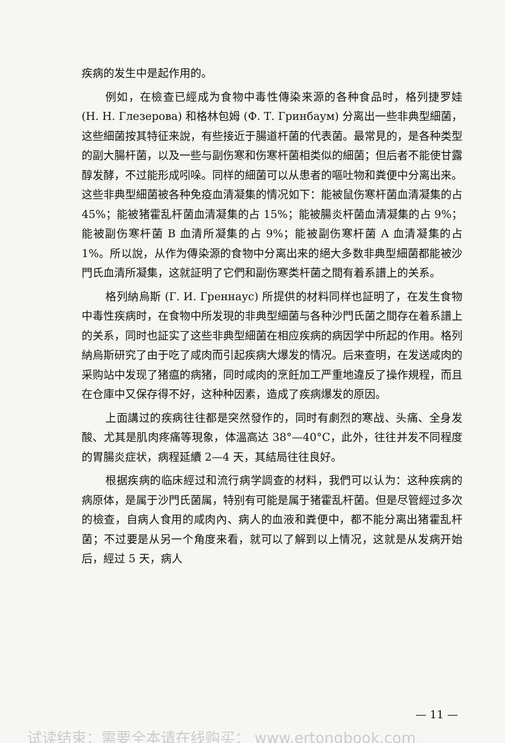疾病的发生中是起作用的。
例如，在檢查已經成为食物中毒性傳染来源的各种食品时，格列捷罗娃 (Н. Н. Глезерова) 和格林包姆 (Ф. Т. Гринбаум) 分离出一些非典型細菌，这些細菌按其特征来說，有些接近于腸道杆菌的代表菌。最常見的，是各种类型的副大腸杆菌，以及一些与副伤寒和伤寒杆菌相类似的細菌；但后者不能使甘露醇发酵，不过能形成吲哚。同样的細菌可以从患者的嘔吐物和粪便中分离出来。这些非典型細菌被各种免疫血清凝集的情况如下：能被鼠伤寒杆菌血清凝集的占 45%；能被猪霍乱杆菌血清凝集的占 15%；能被腸炎杆菌血清凝集的占 9%；能被副伤寒杆菌 B 血清所凝集的占 9%；能被副伤寒杆菌 A 血清凝集的占 1%。所以說，从作为傳染源的食物中分离出来的絕大多数非典型細菌都能被沙門氏血清所凝集，这就証明了它們和副伤寒类杆菌之間有着系譜上的关系。
格列納烏斯 (Г. И. Греннаус) 所提供的材料同样也証明了，在发生食物中毒性疾病时，在食物中所发現的非典型細菌与各种沙門氏菌之間存在着系譜上的关系，同时也証实了这些非典型細菌在相应疾病的病因学中所起的作用。格列納烏斯研究了由于吃了咸肉而引起疾病大爆发的情况。后来查明，在发送咸肉的采购站中发现了猪瘟的病猪，同时咸肉的烹飪加工严重地違反了操作規程，而且在仓庫中又保存得不好，这种种因素，造成了疾病爆发的原因。
上面講过的疾病往往都是突然發作的，同时有劇烈的寒战、头痛、全身发酸、尤其是肌肉疼痛等現象，体溫高达 38°—40°C，此外，往往并发不同程度的胃腸炎症状，病程延續 2—4 天，其結局往往良好。
根据疾病的临床經过和流行病学調查的材料，我們可以认为：这种疾病的病原体，是属于沙門氏菌属，特别有可能是属于猪霍乱杆菌。但是尽管經过多次的檢查，自病人食用的咸肉內、病人的血液和粪便中，都不能分离出猪霍乱杆菌；不过要是从另一个角度来看，就可以了解到以上情况，这就是从发病开始后，經过 5 天，病人
— 11 —
试读结束：需要全本请在线购买： www.ertongbook.com